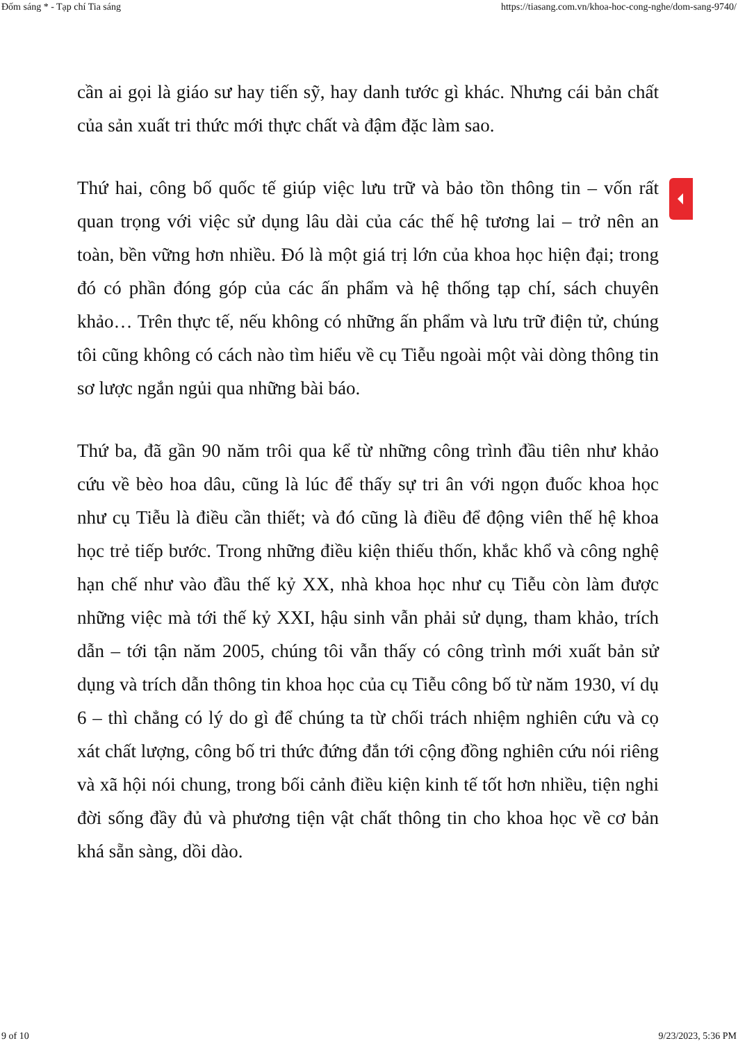Đốm sáng * - Tạp chí Tia sáng https://tiasang.com.vn/khoa-hoc-cong-nghe/dom-sang-9740/
cần ai gọi là giáo sư hay tiến sỹ, hay danh tước gì khác. Nhưng cái bản chất của sản xuất tri thức mới thực chất và đậm đặc làm sao.
Thứ hai, công bố quốc tế giúp việc lưu trữ và bảo tồn thông tin – vốn rất quan trọng với việc sử dụng lâu dài của các thế hệ tương lai – trở nên an toàn, bền vững hơn nhiều. Đó là một giá trị lớn của khoa học hiện đại; trong đó có phần đóng góp của các ấn phẩm và hệ thống tạp chí, sách chuyên khảo… Trên thực tế, nếu không có những ấn phẩm và lưu trữ điện tử, chúng tôi cũng không có cách nào tìm hiểu về cụ Tiễu ngoài một vài dòng thông tin sơ lược ngắn ngủi qua những bài báo.
Thứ ba, đã gần 90 năm trôi qua kể từ những công trình đầu tiên như khảo cứu về bèo hoa dâu, cũng là lúc để thấy sự tri ân với ngọn đuốc khoa học như cụ Tiễu là điều cần thiết; và đó cũng là điều để động viên thế hệ khoa học trẻ tiếp bước. Trong những điều kiện thiếu thốn, khắc khổ và công nghệ hạn chế như vào đầu thế kỷ XX, nhà khoa học như cụ Tiễu còn làm được những việc mà tới thế kỷ XXI, hậu sinh vẫn phải sử dụng, tham khảo, trích dẫn – tới tận năm 2005, chúng tôi vẫn thấy có công trình mới xuất bản sử dụng và trích dẫn thông tin khoa học của cụ Tiễu công bố từ năm 1930, ví dụ 6 – thì chẳng có lý do gì để chúng ta từ chối trách nhiệm nghiên cứu và cọ xát chất lượng, công bố tri thức đứng đắn tới cộng đồng nghiên cứu nói riêng và xã hội nói chung, trong bối cảnh điều kiện kinh tế tốt hơn nhiều, tiện nghi đời sống đầy đủ và phương tiện vật chất thông tin cho khoa học về cơ bản khá sẵn sàng, dồi dào.
9 of 10 9/23/2023, 5:36 PM